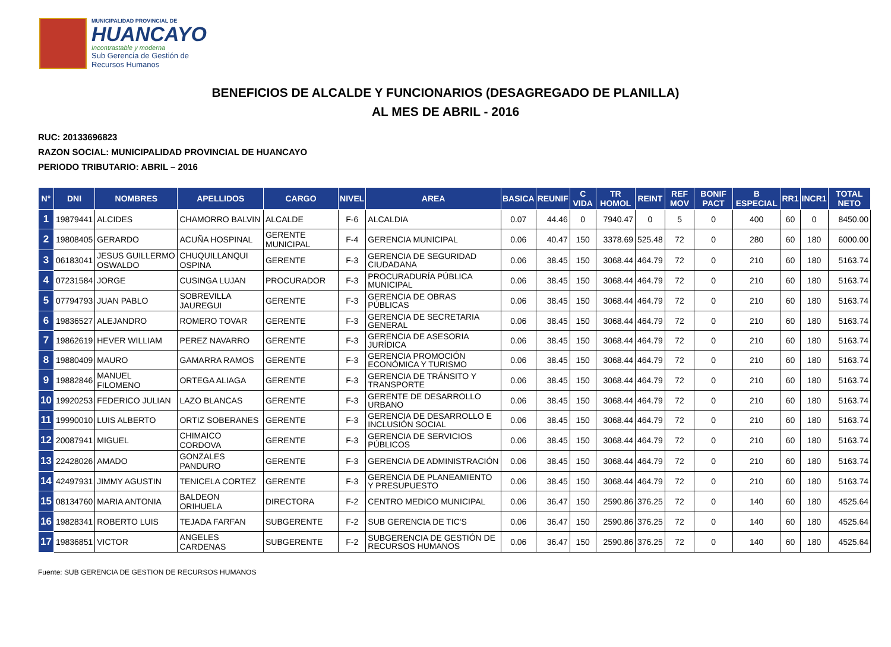MUNICIPALIDAD PROVINCIAL DE
HUANCAYO
Incontrastable y moderna
Sub Gerencia de Gestión de
Recursos Humanos
BENEFICIOS DE ALCALDE Y FUNCIONARIOS (DESAGREGADO DE PLANILLA)
AL MES DE ABRIL - 2016
RUC: 20133696823
RAZON SOCIAL: MUNICIPALIDAD PROVINCIAL DE HUANCAYO
PERIODO TRIBUTARIO: ABRIL – 2016
| N° | DNI | NOMBRES | APELLIDOS | CARGO | NIVEL | AREA | BASICA | REUNIF | C VIDA | TR HOMOL | REINT | REF MOV | BONIF PACT | B ESPECIAL | RR1 | INCR1 | TOTAL NETO |
| --- | --- | --- | --- | --- | --- | --- | --- | --- | --- | --- | --- | --- | --- | --- | --- | --- | --- |
| 1 | 19879441 | ALCIDES | CHAMORRO BALVIN | ALCALDE | F-6 | ALCALDIA | 0.07 | 44.46 | 0 | 7940.47 | 0 | 5 | 0 | 400 | 60 | 0 | 8450.00 |
| 2 | 19808405 | GERARDO | ACUÑA HOSPINAL | GERENTE MUNICIPAL | F-4 | GERENCIA MUNICIPAL | 0.06 | 40.47 | 150 | 3378.69 | 525.48 | 72 | 0 | 280 | 60 | 180 | 6000.00 |
| 3 | 06183041 | JESUS GUILLERMO OSWALDO | CHUQUILLANQUI OSPINA | GERENTE | F-3 | GERENCIA DE SEGURIDAD CIUDADANA | 0.06 | 38.45 | 150 | 3068.44 | 464.79 | 72 | 0 | 210 | 60 | 180 | 5163.74 |
| 4 | 07231584 | JORGE | CUSINGA LUJAN | PROCURADOR | F-3 | PROCURADURÍA PÚBLICA MUNICIPAL | 0.06 | 38.45 | 150 | 3068.44 | 464.79 | 72 | 0 | 210 | 60 | 180 | 5163.74 |
| 5 | 07794793 | JUAN PABLO | SOBREVILLA JAUREGUI | GERENTE | F-3 | GERENCIA DE OBRAS PÚBLICAS | 0.06 | 38.45 | 150 | 3068.44 | 464.79 | 72 | 0 | 210 | 60 | 180 | 5163.74 |
| 6 | 19836527 | ALEJANDRO | ROMERO TOVAR | GERENTE | F-3 | GERENCIA DE SECRETARIA GENERAL | 0.06 | 38.45 | 150 | 3068.44 | 464.79 | 72 | 0 | 210 | 60 | 180 | 5163.74 |
| 7 | 19862619 | HEVER WILLIAM | PEREZ NAVARRO | GERENTE | F-3 | GERENCIA DE ASESORIA JURÍDICA | 0.06 | 38.45 | 150 | 3068.44 | 464.79 | 72 | 0 | 210 | 60 | 180 | 5163.74 |
| 8 | 19880409 | MAURO | GAMARRA RAMOS | GERENTE | F-3 | GERENCIA PROMOCIÓN ECONÓMICA Y TURISMO | 0.06 | 38.45 | 150 | 3068.44 | 464.79 | 72 | 0 | 210 | 60 | 180 | 5163.74 |
| 9 | 19882846 | MANUEL FILOMENO | ORTEGA ALIAGA | GERENTE | F-3 | GERENCIA DE TRÁNSITO Y TRANSPORTE | 0.06 | 38.45 | 150 | 3068.44 | 464.79 | 72 | 0 | 210 | 60 | 180 | 5163.74 |
| 10 | 19920253 | FEDERICO JULIAN | LAZO BLANCAS | GERENTE | F-3 | GERENTE DE DESARROLLO URBANO | 0.06 | 38.45 | 150 | 3068.44 | 464.79 | 72 | 0 | 210 | 60 | 180 | 5163.74 |
| 11 | 19990010 | LUIS ALBERTO | ORTIZ SOBERANES | GERENTE | F-3 | GERENCIA DE DESARROLLO E INCLUSIÓN SOCIAL | 0.06 | 38.45 | 150 | 3068.44 | 464.79 | 72 | 0 | 210 | 60 | 180 | 5163.74 |
| 12 | 20087941 | MIGUEL | CHIMAICO CORDOVA | GERENTE | F-3 | GERENCIA DE SERVICIOS PÚBLICOS | 0.06 | 38.45 | 150 | 3068.44 | 464.79 | 72 | 0 | 210 | 60 | 180 | 5163.74 |
| 13 | 22428026 | AMADO | GONZALES PANDURO | GERENTE | F-3 | GERENCIA DE ADMINISTRACIÓN | 0.06 | 38.45 | 150 | 3068.44 | 464.79 | 72 | 0 | 210 | 60 | 180 | 5163.74 |
| 14 | 42497931 | JIMMY AGUSTIN | TENICELA CORTEZ | GERENTE | F-3 | GERENCIA DE PLANEAMIENTO Y PRESUPUESTO | 0.06 | 38.45 | 150 | 3068.44 | 464.79 | 72 | 0 | 210 | 60 | 180 | 5163.74 |
| 15 | 08134760 | MARIA ANTONIA | BALDEON ORIHUELA | DIRECTORA | F-2 | CENTRO MEDICO MUNICIPAL | 0.06 | 36.47 | 150 | 2590.86 | 376.25 | 72 | 0 | 140 | 60 | 180 | 4525.64 |
| 16 | 19828341 | ROBERTO LUIS | TEJADA FARFAN | SUBGERENTE | F-2 | SUB GERENCIA DE TIC'S | 0.06 | 36.47 | 150 | 2590.86 | 376.25 | 72 | 0 | 140 | 60 | 180 | 4525.64 |
| 17 | 19836851 | VICTOR | ANGELES CARDENAS | SUBGERENTE | F-2 | SUBGERENCIA DE GESTIÓN DE RECURSOS HUMANOS | 0.06 | 36.47 | 150 | 2590.86 | 376.25 | 72 | 0 | 140 | 60 | 180 | 4525.64 |
Fuente: SUB GERENCIA DE GESTION DE RECURSOS HUMANOS